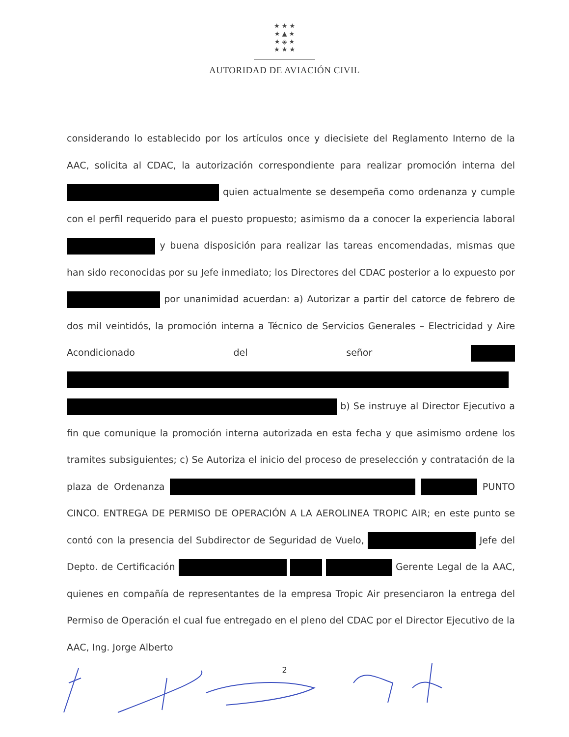★ ★ ★
★ ▲ ★
★ ◈ ★
★ ★ ★
AUTORIDAD DE AVIACIÓN CIVIL
considerando lo establecido por los artículos once y diecisiete del Reglamento Interno de la AAC, solicita al CDAC, la autorización correspondiente para realizar promoción interna del quien actualmente se desempeña como ordenanza y cumple con el perfil requerido para el puesto propuesto; asimismo da a conocer la experiencia laboral y buena disposición para realizar las tareas encomendadas, mismas que han sido reconocidas por su Jefe inmediato; los Directores del CDAC posterior a lo expuesto por por unanimidad acuerdan: a) Autorizar a partir del catorce de febrero de dos mil veintidós, la promoción interna a Técnico de Servicios Generales – Electricidad y Aire Acondicionado del señor b) Se instruye al Director Ejecutivo a fin que comunique la promoción interna autorizada en esta fecha y que asimismo ordene los tramites subsiguientes; c) Se Autoriza el inicio del proceso de preselección y contratación de la plaza de Ordenanza PUNTO CINCO. ENTREGA DE PERMISO DE OPERACIÓN A LA AEROLINEA TROPIC AIR; en este punto se contó con la presencia del Subdirector de Seguridad de Vuelo, Jefe del Depto. de Certificación Gerente Legal de la AAC, quienes en compañía de representantes de la empresa Tropic Air presenciaron la entrega del Permiso de Operación el cual fue entregado en el pleno del CDAC por el Director Ejecutivo de la AAC, Ing. Jorge Alberto
2